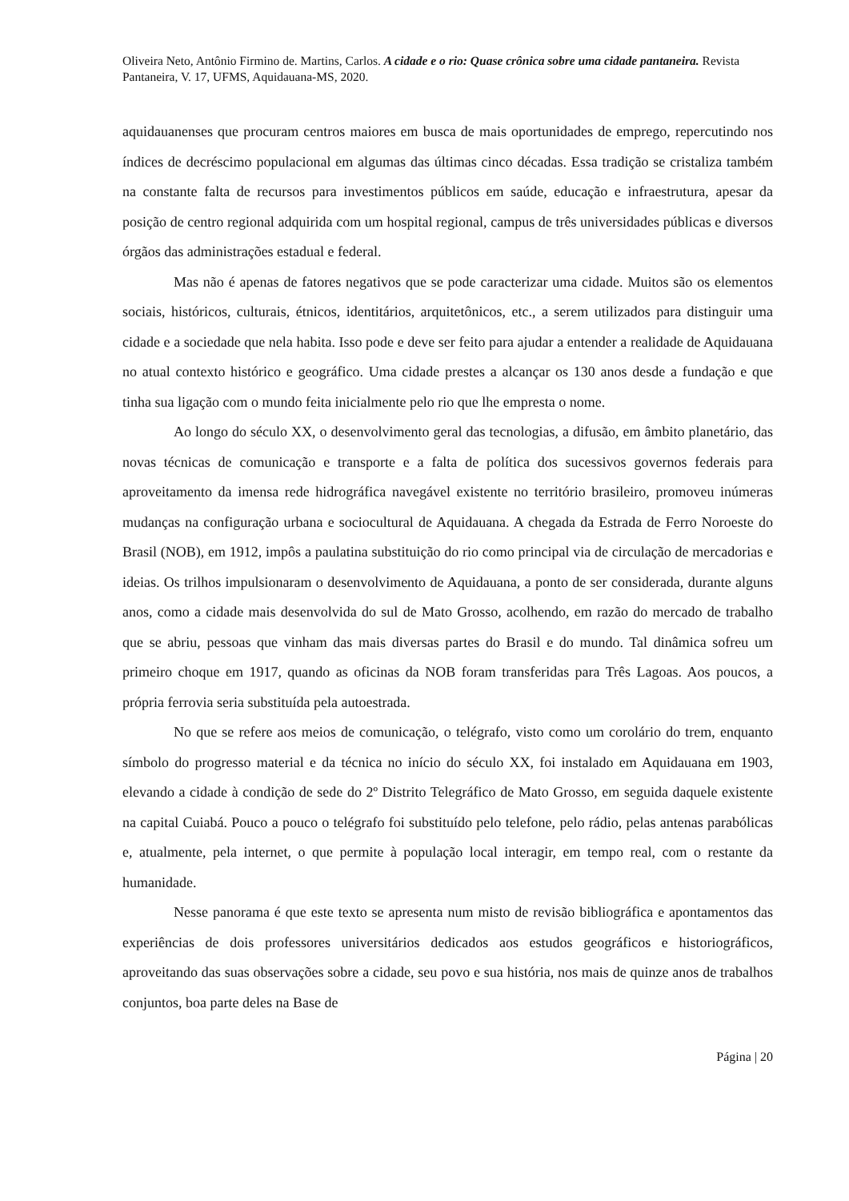Oliveira Neto, Antônio Firmino de. Martins, Carlos. A cidade e o rio: Quase crônica sobre uma cidade pantaneira. Revista Pantaneira, V. 17, UFMS, Aquidauana-MS, 2020.
aquidauanenses que procuram centros maiores em busca de mais oportunidades de emprego, repercutindo nos índices de decréscimo populacional em algumas das últimas cinco décadas. Essa tradição se cristaliza também na constante falta de recursos para investimentos públicos em saúde, educação e infraestrutura, apesar da posição de centro regional adquirida com um hospital regional, campus de três universidades públicas e diversos órgãos das administrações estadual e federal.
Mas não é apenas de fatores negativos que se pode caracterizar uma cidade. Muitos são os elementos sociais, históricos, culturais, étnicos, identitários, arquitetônicos, etc., a serem utilizados para distinguir uma cidade e a sociedade que nela habita. Isso pode e deve ser feito para ajudar a entender a realidade de Aquidauana no atual contexto histórico e geográfico. Uma cidade prestes a alcançar os 130 anos desde a fundação e que tinha sua ligação com o mundo feita inicialmente pelo rio que lhe empresta o nome.
Ao longo do século XX, o desenvolvimento geral das tecnologias, a difusão, em âmbito planetário, das novas técnicas de comunicação e transporte e a falta de política dos sucessivos governos federais para aproveitamento da imensa rede hidrográfica navegável existente no território brasileiro, promoveu inúmeras mudanças na configuração urbana e sociocultural de Aquidauana. A chegada da Estrada de Ferro Noroeste do Brasil (NOB), em 1912, impôs a paulatina substituição do rio como principal via de circulação de mercadorias e ideias. Os trilhos impulsionaram o desenvolvimento de Aquidauana, a ponto de ser considerada, durante alguns anos, como a cidade mais desenvolvida do sul de Mato Grosso, acolhendo, em razão do mercado de trabalho que se abriu, pessoas que vinham das mais diversas partes do Brasil e do mundo. Tal dinâmica sofreu um primeiro choque em 1917, quando as oficinas da NOB foram transferidas para Três Lagoas. Aos poucos, a própria ferrovia seria substituída pela autoestrada.
No que se refere aos meios de comunicação, o telégrafo, visto como um corolário do trem, enquanto símbolo do progresso material e da técnica no início do século XX, foi instalado em Aquidauana em 1903, elevando a cidade à condição de sede do 2º Distrito Telegráfico de Mato Grosso, em seguida daquele existente na capital Cuiabá. Pouco a pouco o telégrafo foi substituído pelo telefone, pelo rádio, pelas antenas parabólicas e, atualmente, pela internet, o que permite à população local interagir, em tempo real, com o restante da humanidade.
Nesse panorama é que este texto se apresenta num misto de revisão bibliográfica e apontamentos das experiências de dois professores universitários dedicados aos estudos geográficos e historiográficos, aproveitando das suas observações sobre a cidade, seu povo e sua história, nos mais de quinze anos de trabalhos conjuntos, boa parte deles na Base de
Página | 20